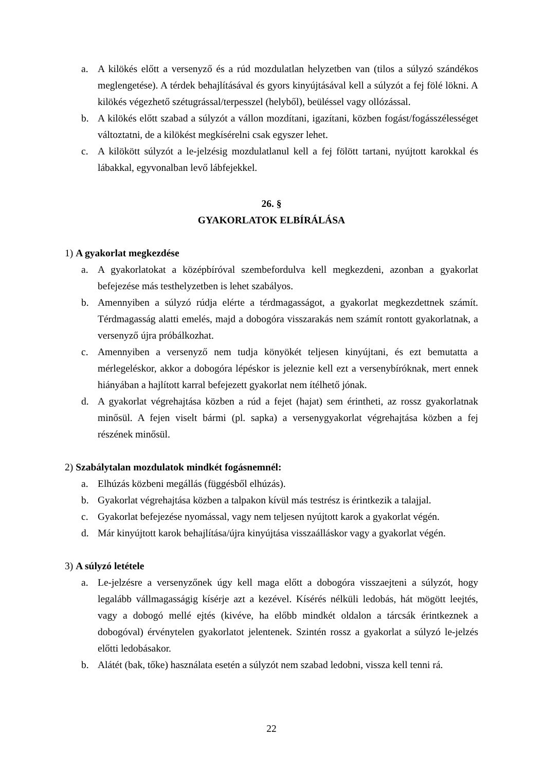a. A kilökés előtt a versenyző és a rúd mozdulatlan helyzetben van (tilos a súlyzó szándékos meglengetése). A térdek behajlításával és gyors kinyújtásával kell a súlyzót a fej fölé lökni. A kilökés végezhető szétugrással/terpesszel (helyből), beüléssel vagy ollózással.
b. A kilökés előtt szabad a súlyzót a vállon mozdítani, igazítani, közben fogást/fogásszélességet változtatni, de a kilökést megkísérelni csak egyszer lehet.
c. A kilökött súlyzót a le-jelzésig mozdulatlanul kell a fej fölött tartani, nyújtott karokkal és lábakkal, egyvonalban levő lábfejekkel.
26. §
GYAKORLATOK ELBÍRÁLÁSA
1) A gyakorlat megkezdése
a. A gyakorlatokat a középbíróval szembefordulva kell megkezdeni, azonban a gyakorlat befejezése más testhelyzetben is lehet szabályos.
b. Amennyiben a súlyzó rúdja elérte a térdmagasságot, a gyakorlat megkezdettnek számít. Térdmagasság alatti emelés, majd a dobogóra visszarakás nem számít rontott gyakorlatnak, a versenyző újra próbálkozhat.
c. Amennyiben a versenyző nem tudja könyökét teljesen kinyújtani, és ezt bemutatta a mérlegeléskor, akkor a dobogóra lépéskor is jeleznie kell ezt a versenybíróknak, mert ennek hiányában a hajlított karral befejezett gyakorlat nem ítélhető jónak.
d. A gyakorlat végrehajtása közben a rúd a fejet (hajat) sem érintheti, az rossz gyakorlatnak minősül. A fejen viselt bármi (pl. sapka) a versenygyakorlat végrehajtása közben a fej részének minősül.
2) Szabálytalan mozdulatok mindkét fogásnemnél:
a. Elhúzás közbeni megállás (függésből elhúzás).
b. Gyakorlat végrehajtása közben a talpakon kívül más testrész is érintkezik a talajjal.
c. Gyakorlat befejezése nyomással, vagy nem teljesen nyújtott karok a gyakorlat végén.
d. Már kinyújtott karok behajlítása/újra kinyújtása visszaálláskor vagy a gyakorlat végén.
3) A súlyzó letétele
a. Le-jelzésre a versenyzőnek úgy kell maga előtt a dobogóra visszaejteni a súlyzót, hogy legalább vállmagasságig kísérje azt a kezével. Kísérés nélküli ledobás, hát mögött leejtés, vagy a dobogó mellé ejtés (kivéve, ha előbb mindkét oldalon a tárcsák érintkeznek a dobogóval) érvénytelen gyakorlatot jelentenek. Szintén rossz a gyakorlat a súlyzó le-jelzés előtti ledobásakor.
b. Alátét (bak, tőke) használata esetén a súlyzót nem szabad ledobni, vissza kell tenni rá.
22